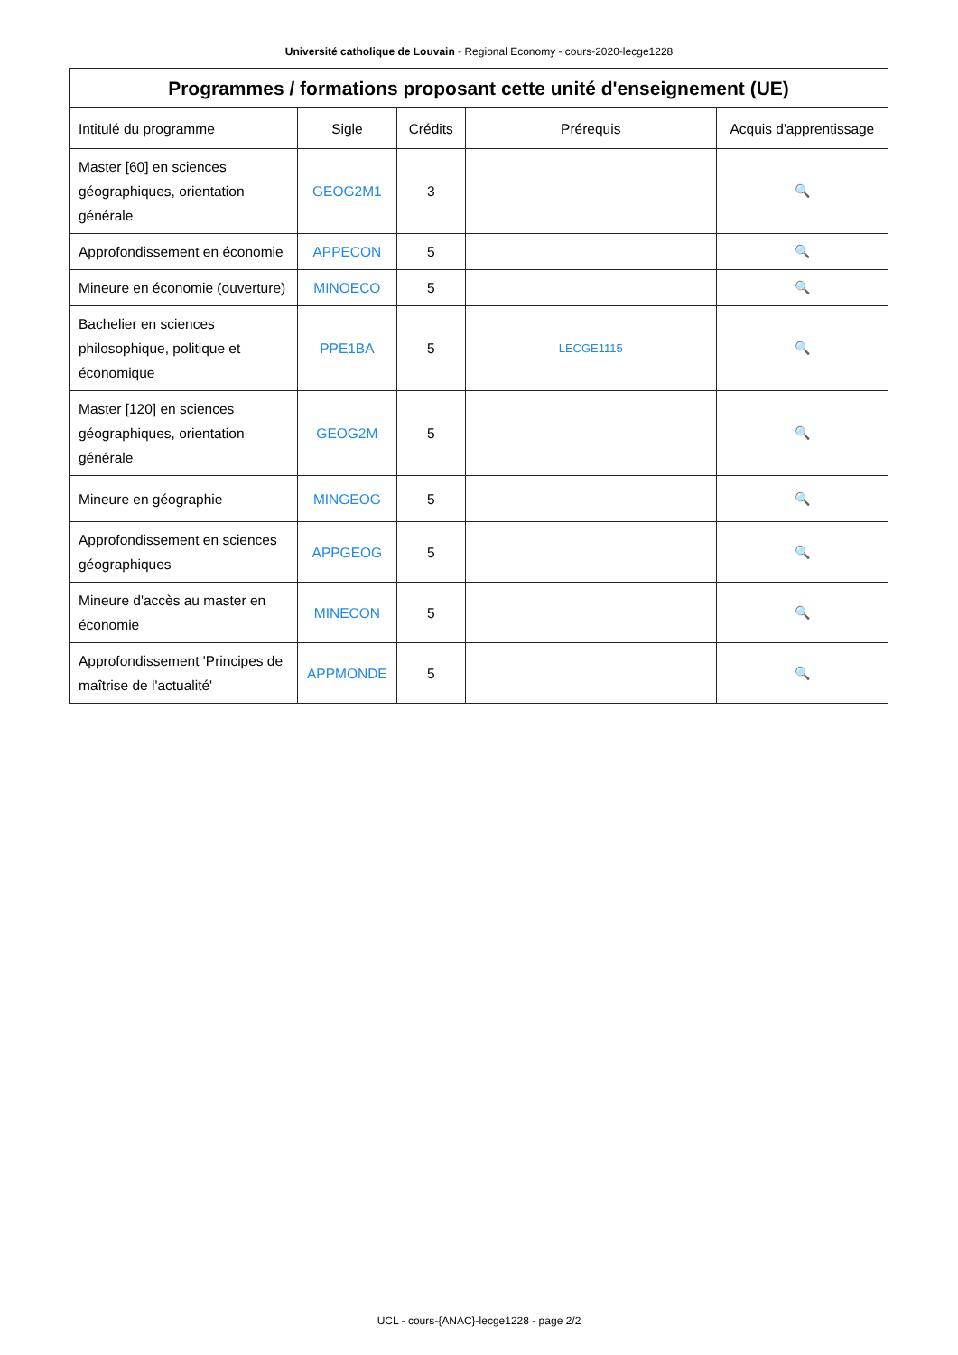Université catholique de Louvain - Regional Economy - cours-2020-lecge1228
| Programmes / formations proposant cette unité d'enseignement (UE) | | | | |
| --- | --- | --- | --- | --- |
| Intitulé du programme | Sigle | Crédits | Prérequis | Acquis d'apprentissage |
| Master [60] en sciences géographiques, orientation générale | GEOG2M1 | 3 | | 🔍 |
| Approfondissement en économie | APPECON | 5 | | 🔍 |
| Mineure en économie (ouverture) | MINOECO | 5 | | 🔍 |
| Bachelier en sciences philosophique, politique et économique | PPE1BA | 5 | LECGE1115 | 🔍 |
| Master [120] en sciences géographiques, orientation générale | GEOG2M | 5 | | 🔍 |
| Mineure en géographie | MINGEOG | 5 | | 🔍 |
| Approfondissement en sciences géographiques | APPGEOG | 5 | | 🔍 |
| Mineure d'accès au master en économie | MINECON | 5 | | 🔍 |
| Approfondissement 'Principes de maîtrise de l'actualité' | APPMONDE | 5 | | 🔍 |
UCL - cours-{ANAC}-lecge1228 - page 2/2